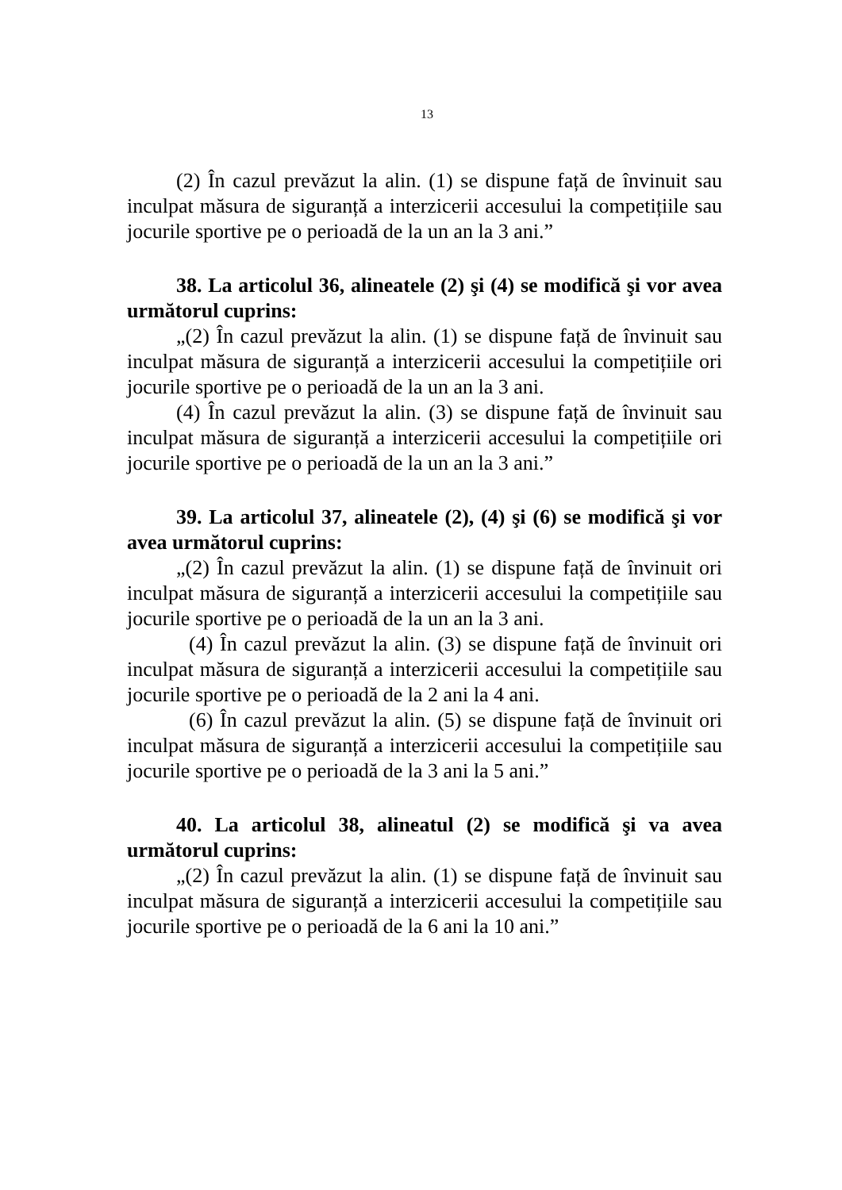13
(2) În cazul prevăzut la alin. (1) se dispune față de învinuit sau inculpat măsura de siguranță a interzicerii accesului la competițiile sau jocurile sportive pe o perioadă de la un an la 3 ani.”
38. La articolul 36, alineatele (2) şi (4) se modifică şi vor avea următorul cuprins:
„(2) În cazul prevăzut la alin. (1) se dispune față de învinuit sau inculpat măsura de siguranță a interzicerii accesului la competițiile ori jocurile sportive pe o perioadă de la un an la 3 ani.
(4) În cazul prevăzut la alin. (3) se dispune față de învinuit sau inculpat măsura de siguranță a interzicerii accesului la competițiile ori jocurile sportive pe o perioadă de la un an la 3 ani.”
39. La articolul 37, alineatele (2), (4) şi (6) se modifică şi vor avea următorul cuprins:
„(2) În cazul prevăzut la alin. (1) se dispune față de învinuit ori inculpat măsura de siguranță a interzicerii accesului la competițiile sau jocurile sportive pe o perioadă de la un an la 3 ani.
(4) În cazul prevăzut la alin. (3) se dispune față de învinuit ori inculpat măsura de siguranță a interzicerii accesului la competițiile sau jocurile sportive pe o perioadă de la 2 ani la 4 ani.
(6) În cazul prevăzut la alin. (5) se dispune față de învinuit ori inculpat măsura de siguranță a interzicerii accesului la competițiile sau jocurile sportive pe o perioadă de la 3 ani la 5 ani.”
40. La articolul 38, alineatul (2) se modifică şi va avea următorul cuprins:
„(2) În cazul prevăzut la alin. (1) se dispune față de învinuit sau inculpat măsura de siguranță a interzicerii accesului la competițiile sau jocurile sportive pe o perioadă de la 6 ani la 10 ani.”